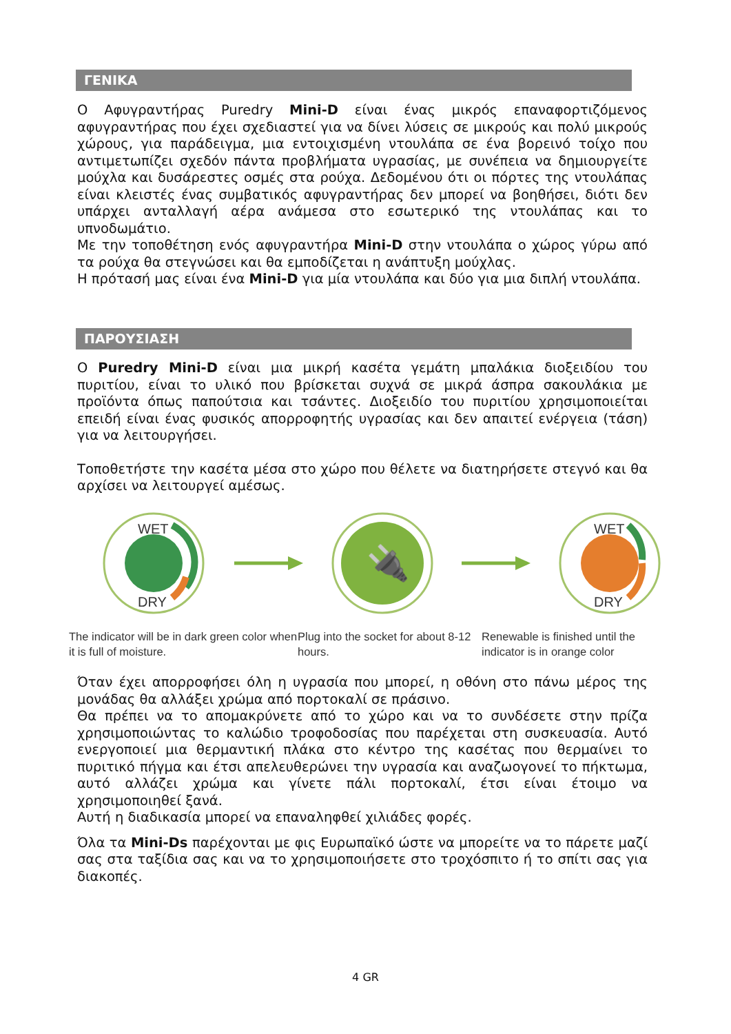ΓΕΝΙΚΑ
Ο Αφυγραντήρας Puredry Mini-D είναι ένας μικρός επαναφορτιζόμενος αφυγραντήρας που έχει σχεδιαστεί για να δίνει λύσεις σε μικρούς και πολύ μικρούς χώρους, για παράδειγμα, μια εντοιχισμένη ντουλάπα σε ένα βορεινό τοίχο που αντιμετωπίζει σχεδόν πάντα προβλήματα υγρασίας, με συνέπεια να δημιουργείτε μούχλα και δυσάρεστες οσμές στα ρούχα. Δεδομένου ότι οι πόρτες της ντουλάπας είναι κλειστές ένας συμβατικός αφυγραντήρας δεν μπορεί να βοηθήσει, διότι δεν υπάρχει ανταλλαγή αέρα ανάμεσα στο εσωτερικό της ντουλάπας και το υπνοδωμάτιο.
Με την τοποθέτηση ενός αφυγραντήρα Mini-D στην ντουλάπα ο χώρος γύρω από τα ρούχα θα στεγνώσει και θα εμποδίζεται η ανάπτυξη μούχλας.
Η πρότασή μας είναι ένα Mini-D για μία ντουλάπα και δύο για μια διπλή ντουλάπα.
ΠΑΡΟΥΣΙΑΣΗ
Ο Puredry Mini-D είναι μια μικρή κασέτα γεμάτη μπαλάκια διοξειδίου του πυριτίου, είναι το υλικό που βρίσκεται συχνά σε μικρά άσπρα σακουλάκια με προϊόντα όπως παπούτσια και τσάντες. Διοξειδίο του πυριτίου χρησιμοποιείται επειδή είναι ένας φυσικός απορροφητής υγρασίας και δεν απαιτεί ενέργεια (τάση) για να λειτουργήσει.
Τοποθετήστε την κασέτα μέσα στο χώρο που θέλετε να διατηρήσετε στεγνό και θα αρχίσει να λειτουργεί αμέσως.
WET
DRY
🔌
WET
DRY
The indicator will be in dark green color when it is full of moisture.
Plug into the socket for about 8-12 hours.
Renewable is finished until the indicator is in orange color
Όταν έχει απορροφήσει όλη η υγρασία που μπορεί, η οθόνη στο πάνω μέρος της μονάδας θα αλλάξει χρώμα από πορτοκαλί σε πράσινο.
Θα πρέπει να το απομακρύνετε από το χώρο και να το συνδέσετε στην πρίζα χρησιμοποιώντας το καλώδιο τροφοδοσίας που παρέχεται στη συσκευασία. Αυτό ενεργοποιεί μια θερμαντική πλάκα στο κέντρο της κασέτας που θερμαίνει το πυριτικό πήγμα και έτσι απελευθερώνει την υγρασία και αναζωογονεί το πήκτωμα, αυτό αλλάζει χρώμα και γίνετε πάλι πορτοκαλί, έτσι είναι έτοιμο να χρησιμοποιηθεί ξανά.
Αυτή η διαδικασία μπορεί να επαναληφθεί χιλιάδες φορές.
Όλα τα Mini-Ds παρέχονται με φις Ευρωπαϊκό ώστε να μπορείτε να το πάρετε μαζί σας στα ταξίδια σας και να το χρησιμοποιήσετε στο τροχόσπιτο ή το σπίτι σας για διακοπές.
4 GR